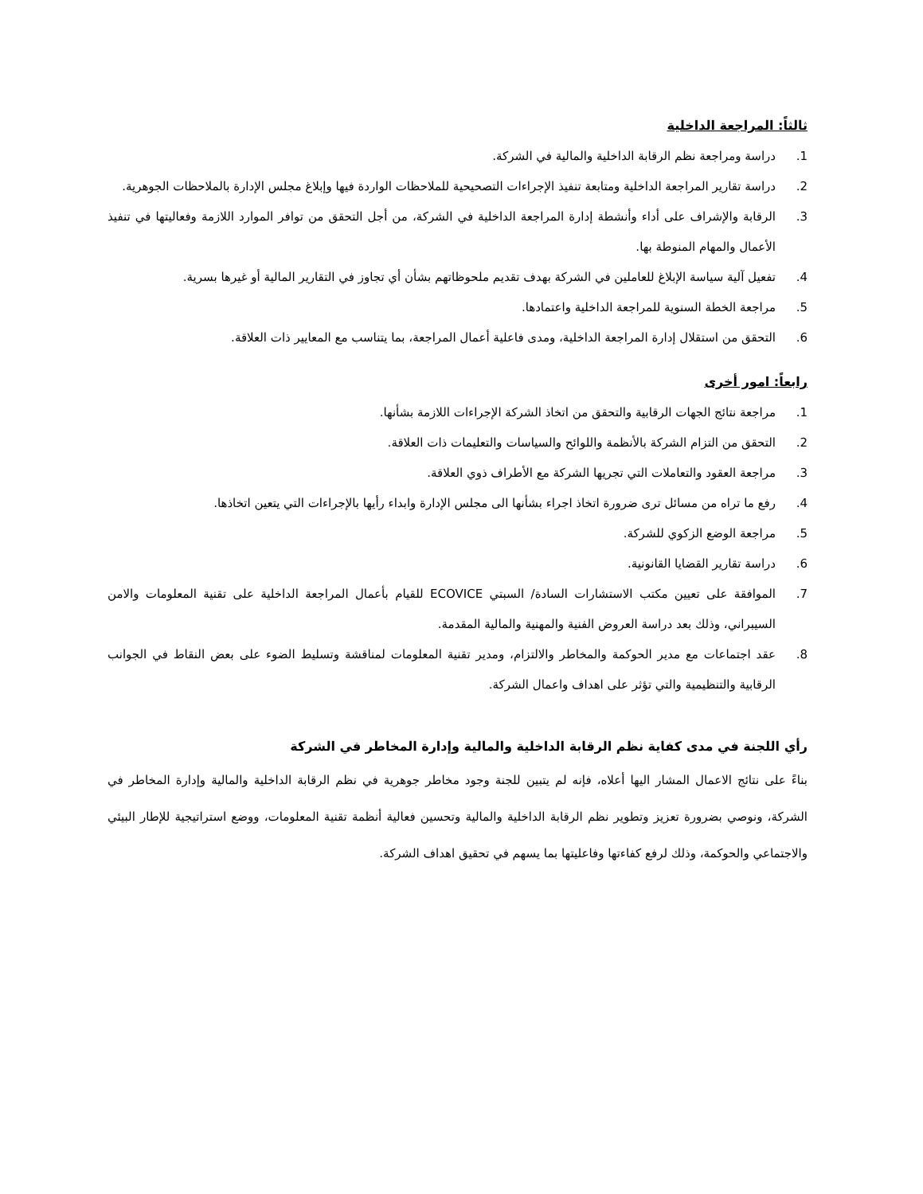ثالثاً: المراجعة الداخلية
1. دراسة ومراجعة نظم الرقابة الداخلية والمالية في الشركة.
2. دراسة تقارير المراجعة الداخلية ومتابعة تنفيذ الإجراءات التصحيحية للملاحظات الواردة فيها وإبلاغ مجلس الإدارة بالملاحظات الجوهرية.
3. الرقابة والإشراف على أداء وأنشطة إدارة المراجعة الداخلية في الشركة، من أجل التحقق من توافر الموارد اللازمة وفعاليتها في تنفيذ الأعمال والمهام المنوطة بها.
4. تفعيل آلية سياسة الإبلاغ للعاملين في الشركة بهدف تقديم ملحوظاتهم بشأن أي تجاوز في التقارير المالية أو غيرها بسرية.
5. مراجعة الخطة السنوية للمراجعة الداخلية واعتمادها.
6. التحقق من استقلال إدارة المراجعة الداخلية، ومدى فاعلية أعمال المراجعة، بما يتناسب مع المعايير ذات العلاقة.
رابعاً: امور أخرى
1. مراجعة نتائج الجهات الرقابية والتحقق من اتخاذ الشركة الإجراءات اللازمة بشأنها.
2. التحقق من التزام الشركة بالأنظمة واللوائح والسياسات والتعليمات ذات العلاقة.
3. مراجعة العقود والتعاملات التي تجريها الشركة مع الأطراف ذوي العلاقة.
4. رفع ما تراه من مسائل ترى ضرورة اتخاذ اجراء بشأنها الى مجلس الإدارة وابداء رأيها بالإجراءات التي يتعين اتخاذها.
5. مراجعة الوضع الزكوي للشركة.
6. دراسة تقارير القضايا القانونية.
7. الموافقة على تعيين مكتب الاستشارات السادة/ السبتي ECOVICE للقيام بأعمال المراجعة الداخلية على تقنية المعلومات والامن السيبراني، وذلك بعد دراسة العروض الفنية والمهنية والمالية المقدمة.
8. عقد اجتماعات مع مدير الحوكمة والمخاطر والالتزام، ومدير تقنية المعلومات لمناقشة وتسليط الضوء على بعض النقاط في الجوانب الرقابية والتنظيمية والتي تؤثر على اهداف واعمال الشركة.
رأي اللجنة في مدى كفاية نظم الرقابة الداخلية والمالية وإدارة المخاطر في الشركة
بناءً على نتائج الاعمال المشار اليها أعلاه، فإنه لم يتبين للجنة وجود مخاطر جوهرية في نظم الرقابة الداخلية والمالية وإدارة المخاطر في الشركة، ونوصي بضرورة تعزيز وتطوير نظم الرقابة الداخلية والمالية وتحسين فعالية أنظمة تقنية المعلومات، ووضع استراتيجية للإطار البيئي والاجتماعي والحوكمة، وذلك لرفع كفاءتها وفاعليتها بما يسهم في تحقيق اهداف الشركة.